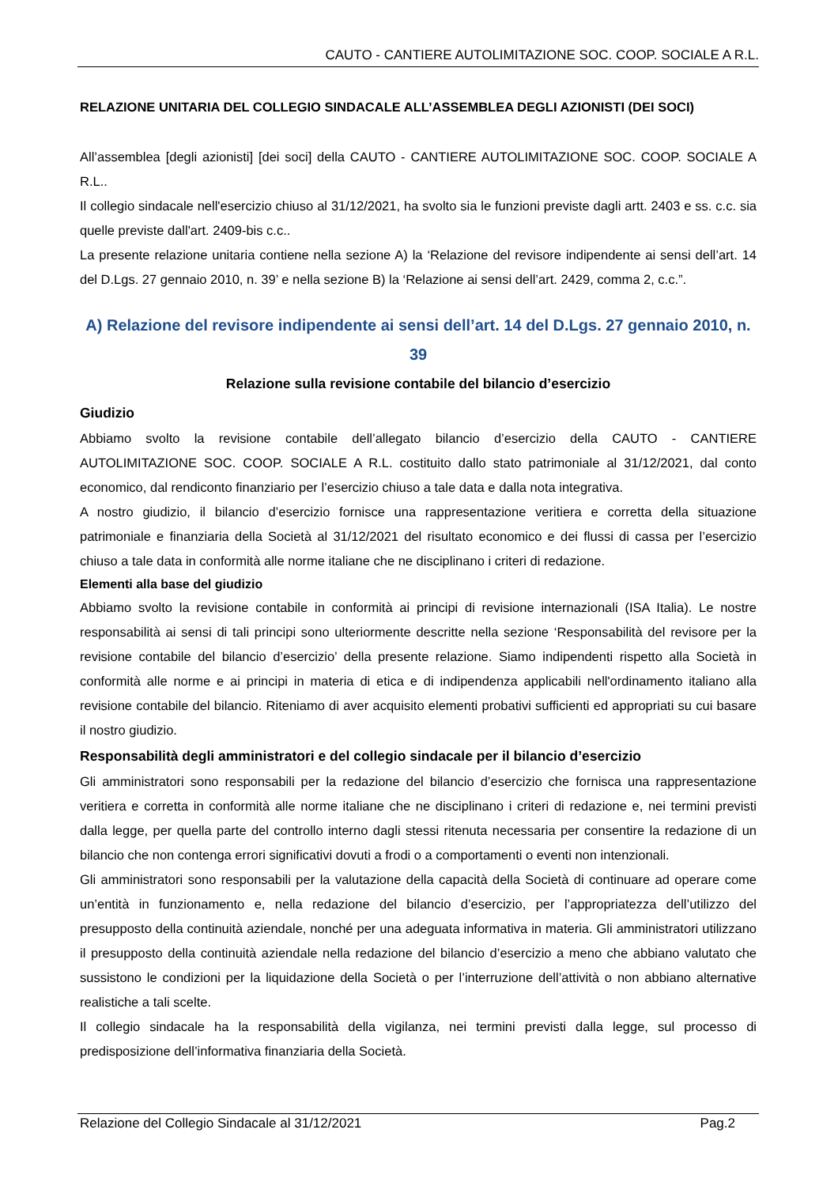CAUTO - CANTIERE AUTOLIMITAZIONE SOC. COOP. SOCIALE A R.L.
RELAZIONE UNITARIA DEL COLLEGIO SINDACALE ALL’ASSEMBLEA DEGLI AZIONISTI (DEI SOCI)
All’assemblea [degli azionisti] [dei soci] della CAUTO - CANTIERE AUTOLIMITAZIONE SOC. COOP. SOCIALE A R.L..
Il collegio sindacale nell'esercizio chiuso al 31/12/2021, ha svolto sia le funzioni previste dagli artt. 2403 e ss. c.c. sia quelle previste dall'art. 2409-bis c.c..
La presente relazione unitaria contiene nella sezione A) la ‘Relazione del revisore indipendente ai sensi dell’art. 14 del D.Lgs. 27 gennaio 2010, n. 39’ e nella sezione B) la ‘Relazione ai sensi dell’art. 2429, comma 2, c.c.”.
A) Relazione del revisore indipendente ai sensi dell’art. 14 del D.Lgs. 27 gennaio 2010, n. 39
Relazione sulla revisione contabile del bilancio d’esercizio
Giudizio
Abbiamo svolto la revisione contabile dell’allegato bilancio d’esercizio della CAUTO - CANTIERE AUTOLIMITAZIONE SOC. COOP. SOCIALE A R.L. costituito dallo stato patrimoniale al 31/12/2021, dal conto economico, dal rendiconto finanziario per l’esercizio chiuso a tale data e dalla nota integrativa.
A nostro giudizio, il bilancio d’esercizio fornisce una rappresentazione veritiera e corretta della situazione patrimoniale e finanziaria della Società al 31/12/2021 del risultato economico e dei flussi di cassa per l’esercizio chiuso a tale data in conformità alle norme italiane che ne disciplinano i criteri di redazione.
Elementi alla base del giudizio
Abbiamo svolto la revisione contabile in conformità ai principi di revisione internazionali (ISA Italia). Le nostre responsabilità ai sensi di tali principi sono ulteriormente descritte nella sezione ‘Responsabilità del revisore per la revisione contabile del bilancio d’esercizio’ della presente relazione. Siamo indipendenti rispetto alla Società in conformità alle norme e ai principi in materia di etica e di indipendenza applicabili nell'ordinamento italiano alla revisione contabile del bilancio. Riteniamo di aver acquisito elementi probativi sufficienti ed appropriati su cui basare il nostro giudizio.
Responsabilità degli amministratori e del collegio sindacale per il bilancio d’esercizio
Gli amministratori sono responsabili per la redazione del bilancio d’esercizio che fornisca una rappresentazione veritiera e corretta in conformità alle norme italiane che ne disciplinano i criteri di redazione e, nei termini previsti dalla legge, per quella parte del controllo interno dagli stessi ritenuta necessaria per consentire la redazione di un bilancio che non contenga errori significativi dovuti a frodi o a comportamenti o eventi non intenzionali.
Gli amministratori sono responsabili per la valutazione della capacità della Società di continuare ad operare come un’entità in funzionamento e, nella redazione del bilancio d’esercizio, per l’appropriatezza dell’utilizzo del presupposto della continuità aziendale, nonché per una adeguata informativa in materia. Gli amministratori utilizzano il presupposto della continuità aziendale nella redazione del bilancio d’esercizio a meno che abbiano valutato che sussistono le condizioni per la liquidazione della Società o per l’interruzione dell’attività o non abbiano alternative realistiche a tali scelte.
Il collegio sindacale ha la responsabilità della vigilanza, nei termini previsti dalla legge, sul processo di predisposizione dell’informativa finanziaria della Società.
Relazione del Collegio Sindacale al 31/12/2021 Pag.2